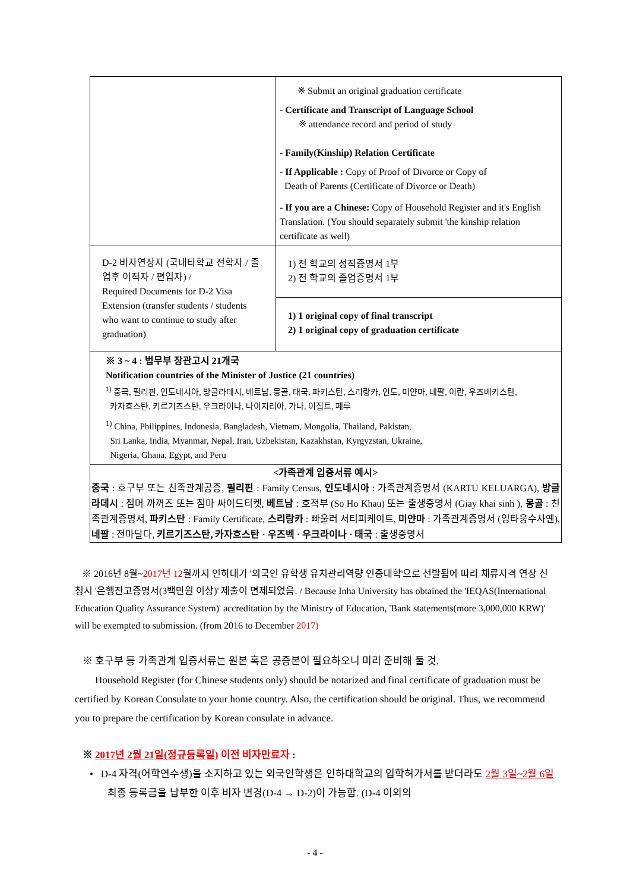| | ※ Submit an original graduation certificate - Certificate and Transcript of Language School ※ attendance record and period of study - Family(Kinship) Relation Certificate - If Applicable : Copy of Proof of Divorce or Copy of Death of Parents (Certificate of Divorce or Death) - If you are a Chinese: Copy of Household Register and it's English Translation. (You should separately submit 'the kinship relation certificate as well) |
| D-2 비자연장자 (국내타학교 전학자 / 졸업후 이적자 / 편입자) / Required Documents for D-2 Visa Extension (transfer students / students who want to continue to study after graduation) | 1) 전 학교의 성적증명서 1부 2) 전 학교의 졸업증명서 1부 |
| | 1) 1 original copy of final transcript 2) 1 original copy of graduation certificate |
| ※ 3 ~ 4 : 법무부 장관고시 21개국 Notification countries of the Minister of Justice (21 countries) <sup>1)</sup> 중국, 필리핀, 인도네시아, 방글라데시, 베트남, 몽골, 태국, 파키스탄, 스리랑카, 인도, 미얀마, 네팔, 이란, 우즈베키스탄, 카자흐스탄, 키르기즈스탄, 우크라이나, 나이지리아, 가나, 이집트, 페루 <sup>1)</sup> China, Philippines, Indonesia, Bangladesh, Vietnam, Mongolia, Thailand, Pakistan, Sri Lanka, India, Myanmar, Nepal, Iran, Uzbekistan, Kazakhstan, Kyrgyzstan, Ukraine, Nigeria, Ghana, Egypt, and Peru | |
| <가족관계 입증서류 예시> 중국 : 호구부 또는 친족관계공증, 필리핀 : Family Census, 인도네시아 : 가족관계증명서 (KARTU KELUARGA), 방글라데시 : 점머 까꺼즈 또는 점마 싸이드티켓, 베트남 : 호적부 (So Ho Khau) 또는 출생증명서 (Giay khai sinh ), 몽골 : 친족관계증명서, 파키스탄 : Family Certificate, 스리랑카 : 빠울러 서티피케이트, 미얀마 : 가족관계증명서 (잉타웅수사옌), 네팔 : 전마달다, 키르기즈스탄, 카자흐스탄 · 우즈벡 · 우크라이나 · 태국 : 출생증명서 | |
※ 2016년 8월~2017년 12월까지 인하대가 '외국인 유학생 유치관리역량 인증대학'으로 선발됨에 따라 체류자격 연장 신청시 '은행잔고증명서(3백만원 이상)' 제출이 면제되었음. / Because Inha University has obtained the 'IEQAS(International Education Quality Assurance System)' accreditation by the Ministry of Education, 'Bank statements(more 3,000,000 KRW)' will be exempted to submission. (from 2016 to December 2017)
※ 호구부 등 가족관계 입증서류는 원본 혹은 공증본이 필요하오니 미리 준비해 둘 것.
Household Register (for Chinese students only) should be notarized and final certificate of graduation must be certified by Korean Consulate to your home country. Also, the certification should be original. Thus, we recommend you to prepare the certification by Korean consulate in advance.
※ 2017년 2월 21일(정규등록일) 이전 비자만료자 :
• D-4 자격(어학연수생)을 소지하고 있는 외국인학생은 인하대학교의 입학허가서를 받더라도 2월 3일~2월 6일 최종 등록금을 납부한 이후 비자 변경(D-4 → D-2)이 가능함. (D-4 이외의
- 4 -